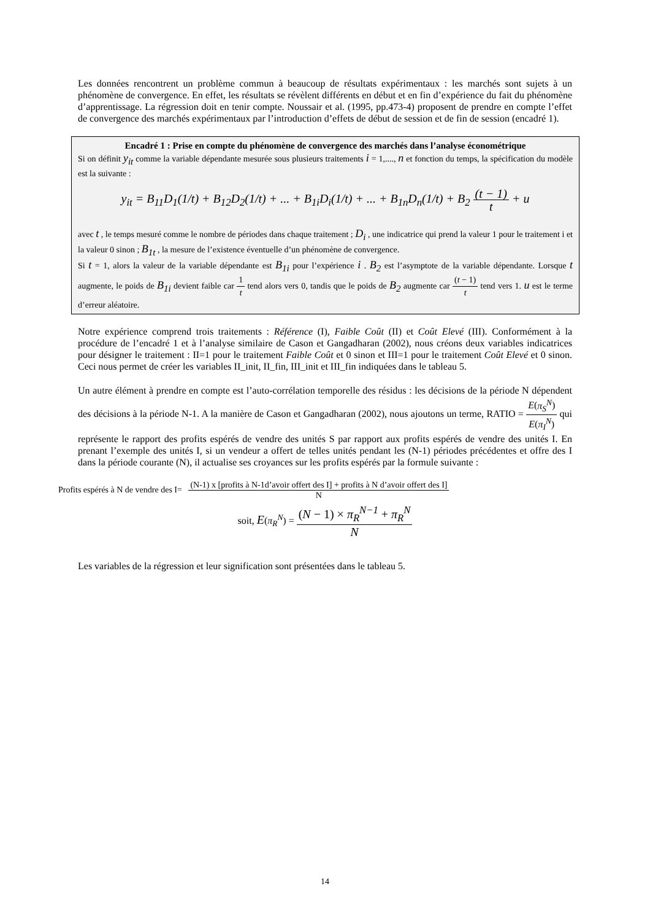Les données rencontrent un problème commun à beaucoup de résultats expérimentaux : les marchés sont sujets à un phénomène de convergence. En effet, les résultats se révèlent différents en début et en fin d’expérience du fait du phénomène d’apprentissage. La régression doit en tenir compte. Noussair et al. (1995, pp.473-4) proposent de prendre en compte l’effet de convergence des marchés expérimentaux par l’introduction d’effets de début de session et de fin de session (encadré 1).
Encadré 1 : Prise en compte du phénomène de convergence des marchés dans l’analyse économétrique
Si on définit y<sub>it</sub> comme la variable dépendante mesurée sous plusieurs traitements i = 1,...., n et fonction du temps, la spécification du modèle est la suivante :
y<sub>it</sub> = B<sub>11</sub>D<sub>1</sub>(1/t) + B<sub>12</sub>D<sub>2</sub>(1/t) + ... + B<sub>1i</sub>D<sub>i</sub>(1/t) + ... + B<sub>1n</sub>D<sub>n</sub>(1/t) + B<sub>2</sub> (t − 1) t + u
avec t , le temps mesuré comme le nombre de périodes dans chaque traitement ; D<sub>i</sub> , une indicatrice qui prend la valeur 1 pour le traitement i et la valeur 0 sinon ; B<sub>1t</sub> , la mesure de l’existence éventuelle d’un phénomène de convergence.
Si t = 1, alors la valeur de la variable dépendante est B<sub>1i</sub> pour l’expérience i . B<sub>2</sub> est l’asymptote de la variable dépendante. Lorsque t augmente, le poids de B<sub>1i</sub> devient faible car 1 t tend alors vers 0, tandis que le poids de B<sub>2</sub> augmente car (t − 1) t tend vers 1. u est le terme d’erreur aléatoire.
Notre expérience comprend trois traitements : Référence (I), Faible Coût (II) et Coût Elevé (III). Conformément à la procédure de l’encadré 1 et à l’analyse similaire de Cason et Gangadharan (2002), nous créons deux variables indicatrices pour désigner le traitement : II=1 pour le traitement Faible Coût et 0 sinon et III=1 pour le traitement Coût Elevé et 0 sinon. Ceci nous permet de créer les variables II_init, II_fin, III_init et III_fin indiquées dans le tableau 5.
Un autre élément à prendre en compte est l’auto-corrélation temporelle des résidus : les décisions de la période N dépendent des décisions à la période N-1. A la manière de Cason et Gangadharan (2002), nous ajoutons un terme, RATIO = E(π<sub>S</sub><sup>N</sup>) E(π<sub>I</sub><sup>N</sup>) qui représente le rapport des profits espérés de vendre des unités S par rapport aux profits espérés de vendre des unités I. En prenant l’exemple des unités I, si un vendeur a offert de telles unités pendant les (N-1) périodes précédentes et offre des I dans la période courante (N), il actualise ses croyances sur les profits espérés par la formule suivante :
Profits espérés à N de vendre des I= (N-1) x [profits à N-1d’avoir offert des I] + profits à N d’avoir offert des I] N
soit, E(π<sub>R</sub><sup>N</sup>) = (N − 1) × π<sub>R</sub><sup>N−1</sup> + π<sub>R</sub><sup>N</sup> N
Les variables de la régression et leur signification sont présentées dans le tableau 5.
14